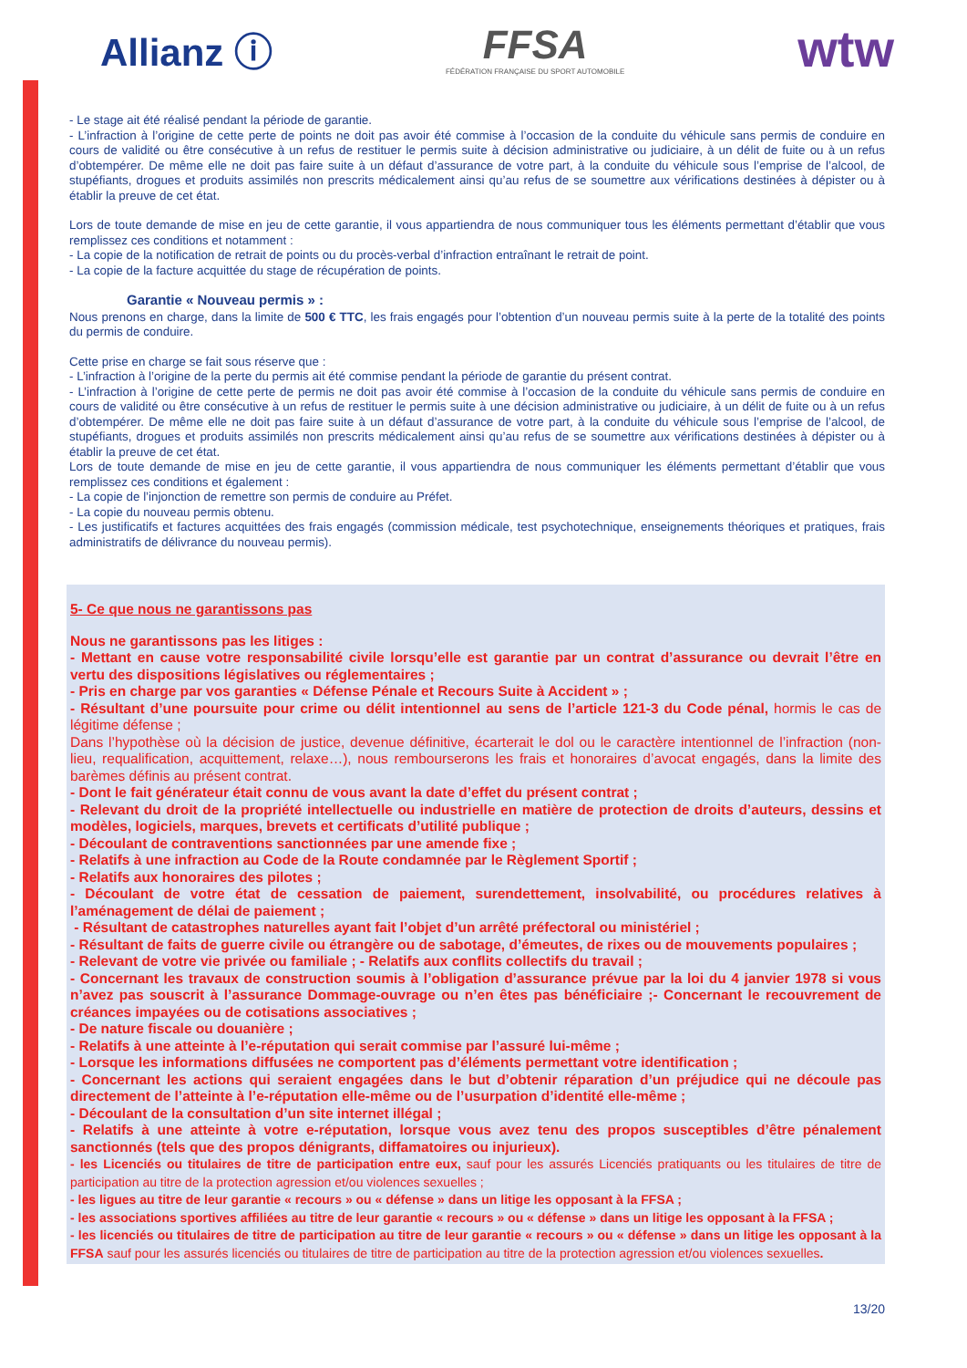Allianz ⓘ
FFSA
FÉDÉRATION FRANÇAISE DU SPORT AUTOMOBILE
wtw
- Le stage ait été réalisé pendant la période de garantie.
- L’infraction à l’origine de cette perte de points ne doit pas avoir été commise à l’occasion de la conduite du véhicule sans permis de conduire en cours de validité ou être consécutive à un refus de restituer le permis suite à décision administrative ou judiciaire, à un délit de fuite ou à un refus d’obtempérer. De même elle ne doit pas faire suite à un défaut d’assurance de votre part, à la conduite du véhicule sous l’emprise de l’alcool, de stupéfiants, drogues et produits assimilés non prescrits médicalement ainsi qu’au refus de se soumettre aux vérifications destinées à dépister ou à établir la preuve de cet état.
Lors de toute demande de mise en jeu de cette garantie, il vous appartiendra de nous communiquer tous les éléments permettant d’établir que vous remplissez ces conditions et notamment :
- La copie de la notification de retrait de points ou du procès-verbal d’infraction entraînant le retrait de point.
- La copie de la facture acquittée du stage de récupération de points.
Garantie « Nouveau permis » :
Nous prenons en charge, dans la limite de 500 € TTC, les frais engagés pour l’obtention d’un nouveau permis suite à la perte de la totalité des points du permis de conduire.
Cette prise en charge se fait sous réserve que :
- L’infraction à l’origine de la perte du permis ait été commise pendant la période de garantie du présent contrat.
- L’infraction à l’origine de cette perte de permis ne doit pas avoir été commise à l’occasion de la conduite du véhicule sans permis de conduire en cours de validité ou être consécutive à un refus de restituer le permis suite à une décision administrative ou judiciaire, à un délit de fuite ou à un refus d’obtempérer. De même elle ne doit pas faire suite à un défaut d’assurance de votre part, à la conduite du véhicule sous l’emprise de l’alcool, de stupéfiants, drogues et produits assimilés non prescrits médicalement ainsi qu’au refus de se soumettre aux vérifications destinées à dépister ou à établir la preuve de cet état.
Lors de toute demande de mise en jeu de cette garantie, il vous appartiendra de nous communiquer les éléments permettant d’établir que vous remplissez ces conditions et également :
- La copie de l’injonction de remettre son permis de conduire au Préfet.
- La copie du nouveau permis obtenu.
- Les justificatifs et factures acquittées des frais engagés (commission médicale, test psychotechnique, enseignements théoriques et pratiques, frais administratifs de délivrance du nouveau permis).
5- Ce que nous ne garantissons pas
Nous ne garantissons pas les litiges :
- Mettant en cause votre responsabilité civile lorsqu’elle est garantie par un contrat d’assurance ou devrait l’être en vertu des dispositions législatives ou réglementaires ;
- Pris en charge par vos garanties « Défense Pénale et Recours Suite à Accident » ;
- Résultant d’une poursuite pour crime ou délit intentionnel au sens de l’article 121-3 du Code pénal, hormis le cas de légitime défense ;
Dans l’hypothèse où la décision de justice, devenue définitive, écarterait le dol ou le caractère intentionnel de l’infraction (non-lieu, requalification, acquittement, relaxe…), nous rembourserons les frais et honoraires d’avocat engagés, dans la limite des barèmes définis au présent contrat.
- Dont le fait générateur était connu de vous avant la date d’effet du présent contrat ;
- Relevant du droit de la propriété intellectuelle ou industrielle en matière de protection de droits d’auteurs, dessins et modèles, logiciels, marques, brevets et certificats d’utilité publique ;
- Découlant de contraventions sanctionnées par une amende fixe ;
- Relatifs à une infraction au Code de la Route condamnée par le Règlement Sportif ;
- Relatifs aux honoraires des pilotes ;
- Découlant de votre état de cessation de paiement, surendettement, insolvabilité, ou procédures relatives à l’aménagement de délai de paiement ;
- Résultant de catastrophes naturelles ayant fait l’objet d’un arrêté préfectoral ou ministériel ;
- Résultant de faits de guerre civile ou étrangère ou de sabotage, d’émeutes, de rixes ou de mouvements populaires ;
- Relevant de votre vie privée ou familiale ; - Relatifs aux conflits collectifs du travail ;
- Concernant les travaux de construction soumis à l’obligation d’assurance prévue par la loi du 4 janvier 1978 si vous n’avez pas souscrit à l’assurance Dommage-ouvrage ou n’en êtes pas bénéficiaire ;- Concernant le recouvrement de créances impayées ou de cotisations associatives ;
- De nature fiscale ou douanière ;
- Relatifs à une atteinte à l’e-réputation qui serait commise par l’assuré lui-même ;
- Lorsque les informations diffusées ne comportent pas d’éléments permettant votre identification ;
- Concernant les actions qui seraient engagées dans le but d’obtenir réparation d’un préjudice qui ne découle pas directement de l’atteinte à l’e-réputation elle-même ou de l’usurpation d’identité elle-même ;
- Découlant de la consultation d’un site internet illégal ;
- Relatifs à une atteinte à votre e-réputation, lorsque vous avez tenu des propos susceptibles d’être pénalement sanctionnés (tels que des propos dénigrants, diffamatoires ou injurieux).
- les Licenciés ou titulaires de titre de participation entre eux, sauf pour les assurés Licenciés pratiquants ou les titulaires de titre de participation au titre de la protection agression et/ou violences sexuelles ;
- les ligues au titre de leur garantie « recours » ou « défense » dans un litige les opposant à la FFSA ;
- les associations sportives affiliées au titre de leur garantie « recours » ou « défense » dans un litige les opposant à la FFSA ;
- les licenciés ou titulaires de titre de participation au titre de leur garantie « recours » ou « défense » dans un litige les opposant à la FFSA sauf pour les assurés licenciés ou titulaires de titre de participation au titre de la protection agression et/ou violences sexuelles.
13/20